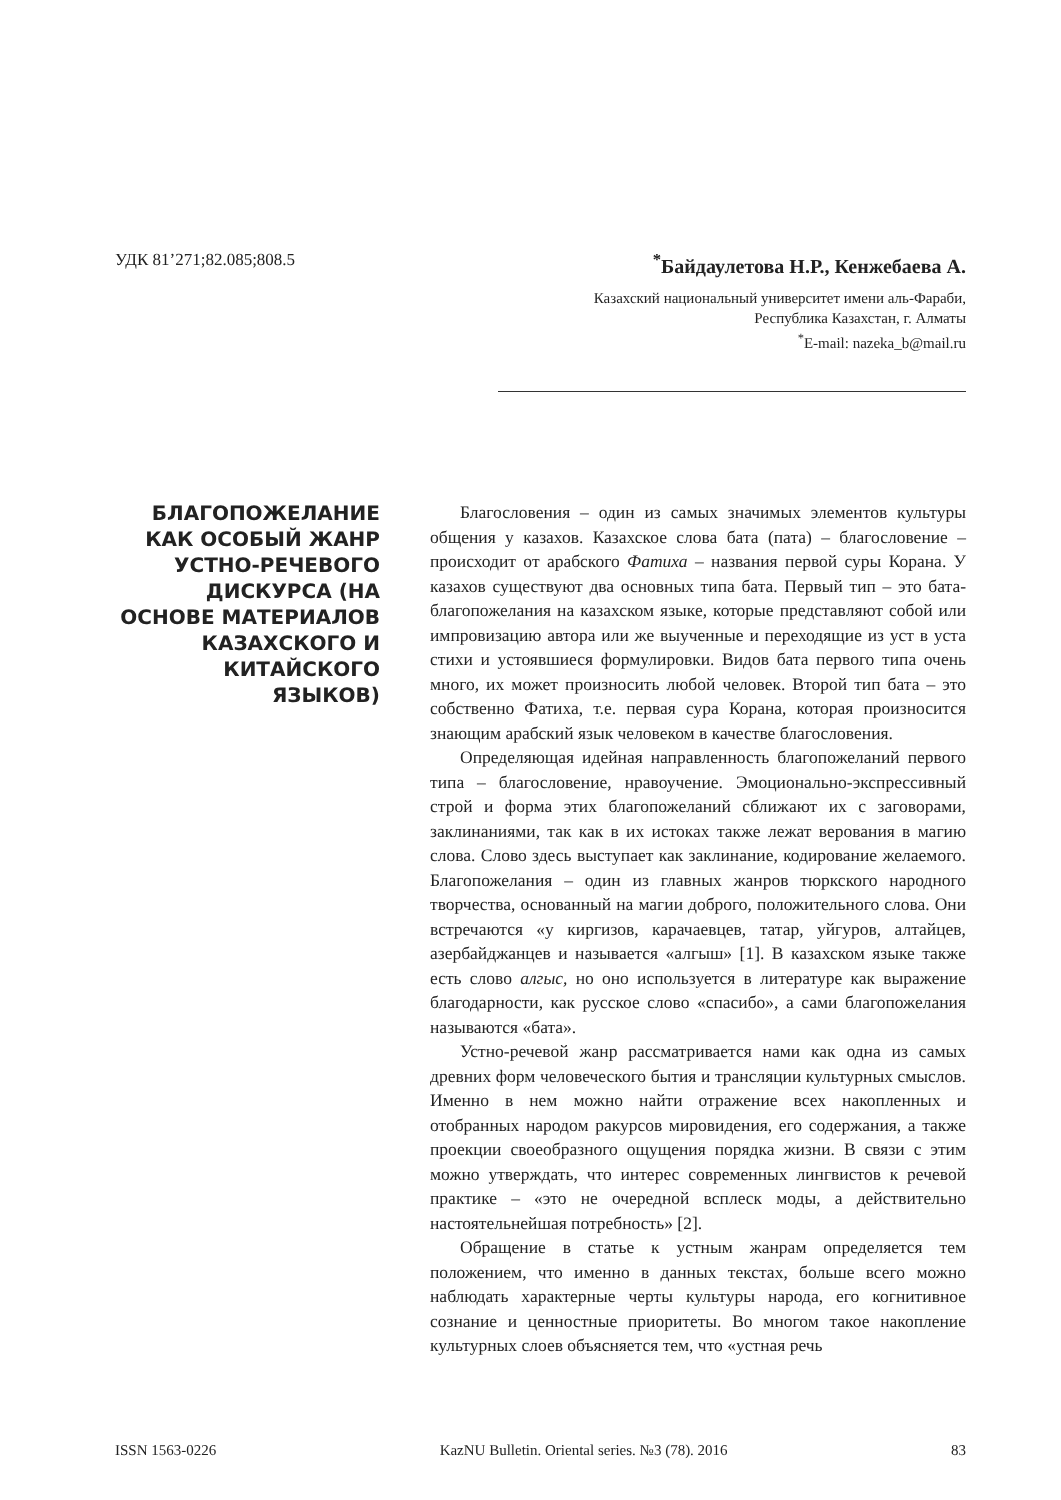УДК 81’271;82.085;808.5<sup>*</sup>Байдаулетова Н.Р., Кенжебаева А.
Казахский национальный университет имени аль-Фараби,
Республика Казахстан, г. Алматы
<sup>*</sup> E-mail: nazeka_b@mail.ru
БЛАГОПОЖЕЛАНИЕ КАК ОСОБЫЙ ЖАНР УСТНО-РЕЧЕВОГО ДИСКУРСА (НА ОСНОВЕ МАТЕРИАЛОВ КАЗАХСКОГО И КИТАЙСКОГО ЯЗЫКОВ)
Благословения – один из самых значимых элементов культуры общения у казахов. Казахское слова бата (пата) – благословение – происходит от арабского Фатиха – названия первой суры Корана. У казахов существуют два основных типа бата. Первый тип – это бата-благопожелания на казахском языке, которые представляют собой или импровизацию автора или же выученные и переходящие из уст в уста стихи и устоявшиеся формулировки. Видов бата первого типа очень много, их может произносить любой человек. Второй тип бата – это собственно Фатиха, т.е. первая сура Корана, которая произносится знающим арабский язык человеком в качестве благословения.
Определяющая идейная направленность благопожеланий первого типа – благословение, нравоучение. Эмоционально-экспрессивный строй и форма этих благопожеланий сближают их с заговорами, заклинаниями, так как в их истоках также лежат верования в магию слова. Слово здесь выступает как заклинание, кодирование желаемого. Благопожелания – один из главных жанров тюркского народного творчества, основанный на магии доброго, положительного слова. Они встречаются «у киргизов, карачаевцев, татар, уйгуров, алтайцев, азербайджанцев и называется «алгыш» [1]. В казахском языке также есть слово алгыс, но оно используется в литературе как выражение благодарности, как русское слово «спасибо», а сами благопожелания называются «бата».
Устно-речевой жанр рассматривается нами как одна из самых древних форм человеческого бытия и трансляции культурных смыслов. Именно в нем можно найти отражение всех накопленных и отобранных народом ракурсов мировидения, его содержания, а также проекции своеобразного ощущения порядка жизни. В связи с этим можно утверждать, что интерес современных лингвистов к речевой практике – «это не очередной всплеск моды, а действительно настоятельнейшая потребность» [2].
Обращение в статье к устным жанрам определяется тем положением, что именно в данных текстах, больше всего можно наблюдать характерные черты культуры народа, его когнитивное сознание и ценностные приоритеты. Во многом такое накопление культурных слоев объясняется тем, что «устная речь
ISSN 1563-0226 KazNU Bulletin. Oriental series. №3 (78). 2016 83